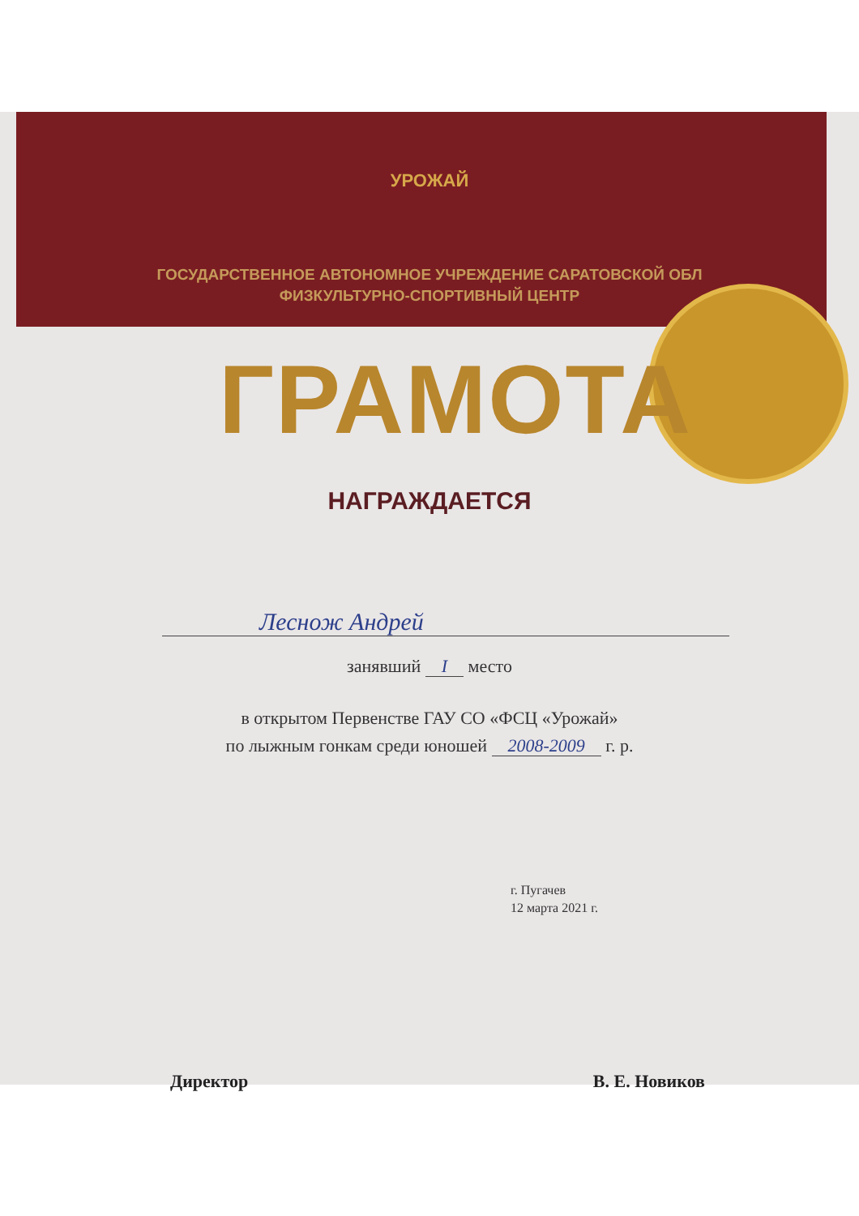УРОЖАЙ
ГОСУДАРСТВЕННОЕ АВТОНОМНОЕ УЧРЕЖДЕНИЕ САРАТОВСКОЙ ОБЛ
ФИЗКУЛЬТУРНО-СПОРТИВНЫЙ ЦЕНТР
ГРАМОТА
НАГРАЖДАЕТСЯ
Леснож Андрей
занявший I место
в открытом Первенстве ГАУ СО «ФСЦ «Урожай»
по лыжным гонкам среди юношей 2008-2009 г. р.
г. Пугачев
12 марта 2021 г.
Директор В. Е. Новиков